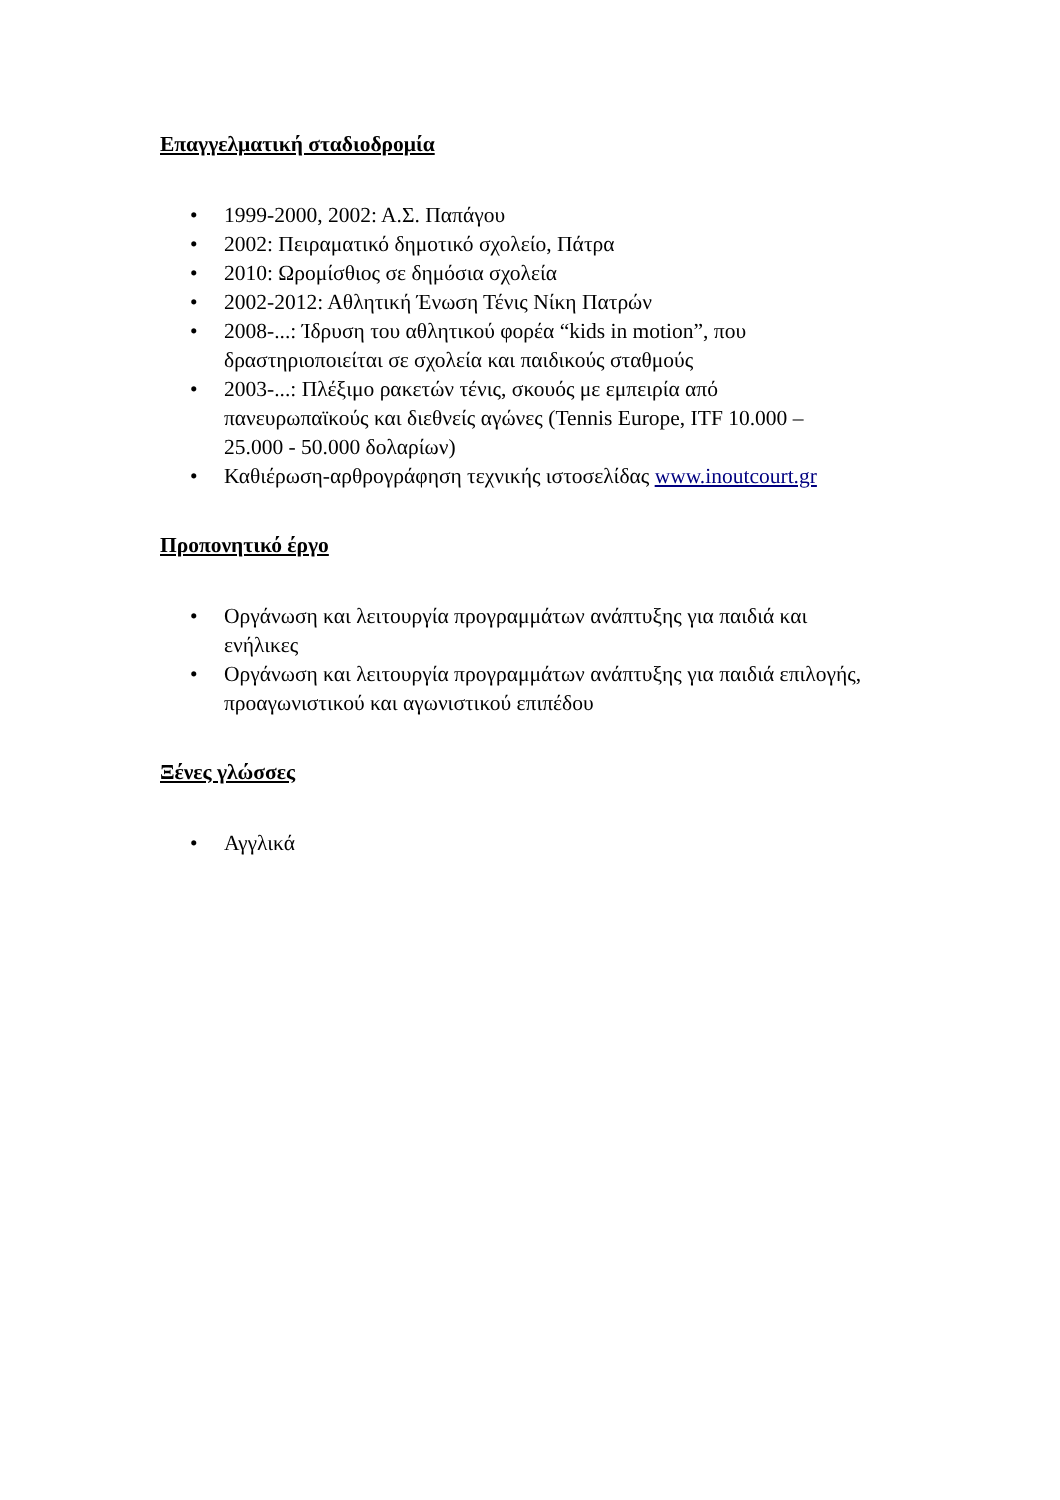Επαγγελματική σταδιοδρομία
• 1999-2000, 2002: Α.Σ. Παπάγου
• 2002: Πειραματικό δημοτικό σχολείο, Πάτρα
• 2010: Ωρομίσθιος σε δημόσια σχολεία
• 2002-2012: Αθλητική Ένωση Τένις Νίκη Πατρών
• 2008-...: Ίδρυση του αθλητικού φορέα “kids in motion”, που δραστηριοποιείται σε σχολεία και παιδικούς σταθμούς
• 2003-...: Πλέξιμο ρακετών τένις, σκουός με εμπειρία από πανευρωπαϊκούς και διεθνείς αγώνες (Tennis Europe, ITF 10.000 – 25.000 - 50.000 δολαρίων)
• Καθιέρωση-αρθρογράφηση τεχνικής ιστοσελίδας www.inoutcourt.gr
Προπονητικό έργο
• Οργάνωση και λειτουργία προγραμμάτων ανάπτυξης για παιδιά και ενήλικες
• Οργάνωση και λειτουργία προγραμμάτων ανάπτυξης για παιδιά επιλογής, προαγωνιστικού και αγωνιστικού επιπέδου
Ξένες γλώσσες
• Αγγλικά